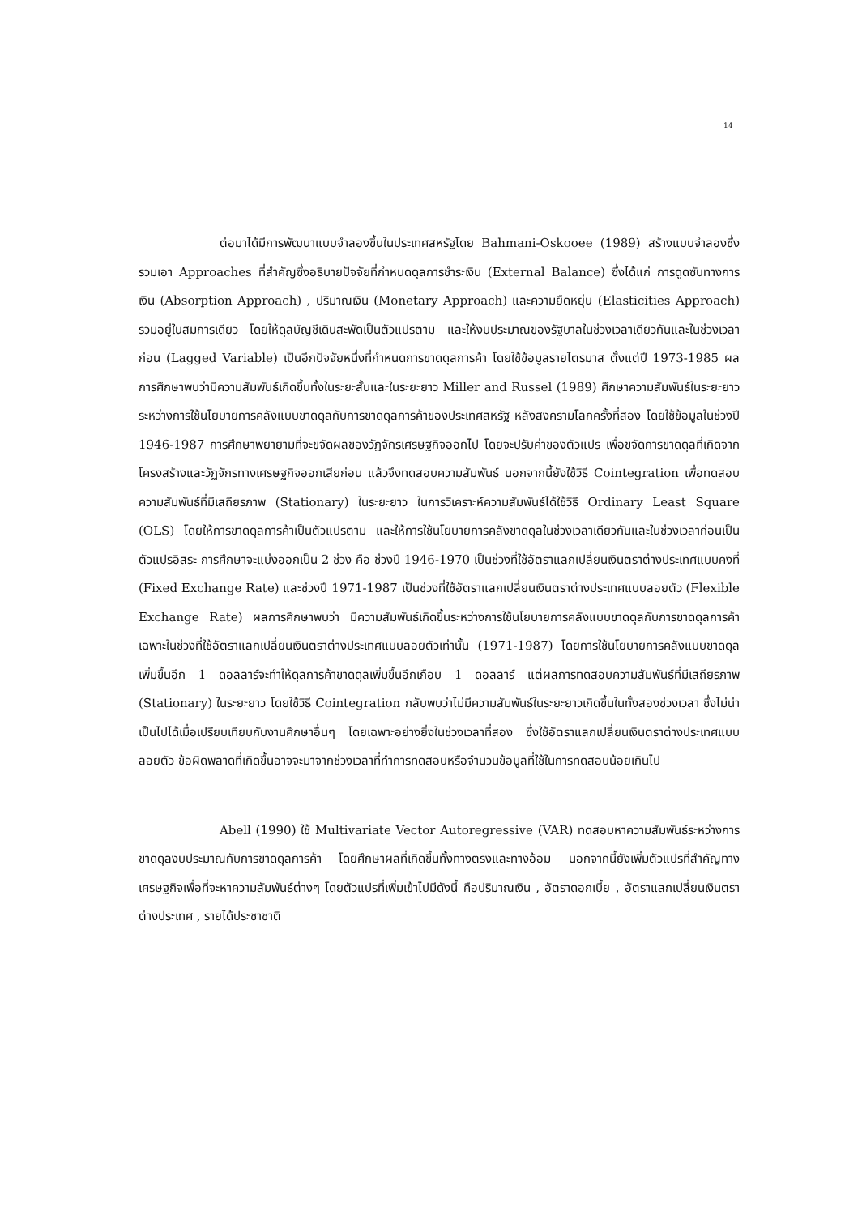14
ต่อมาได้มีการพัฒนาแบบจำลองขึ้นในประเทศสหรัฐโดย Bahmani-Oskooee (1989) สร้างแบบจำลองซึ่งรวมเอา Approaches ที่สำคัญซึ่งอธิบายปัจจัยที่กำหนดดุลการชำระเงิน (External Balance) ซึ่งได้แก่ การดูดซับทางการเงิน (Absorption Approach) , ปริมาณเงิน (Monetary Approach) และความยืดหยุ่น (Elasticities Approach) รวมอยู่ในสมการเดียว โดยให้ดุลบัญชีเดินสะพัดเป็นตัวแปรตาม และให้งบประมาณของรัฐบาลในช่วงเวลาเดียวกันและในช่วงเวลาก่อน (Lagged Variable) เป็นอีกปัจจัยหนึ่งที่กำหนดการขาดดุลการค้า โดยใช้ข้อมูลรายไตรมาส ตั้งแต่ปี 1973-1985 ผลการศึกษาพบว่ามีความสัมพันธ์เกิดขึ้นทั้งในระยะสั้นและในระยะยาว Miller and Russel (1989) ศึกษาความสัมพันธ์ในระยะยาวระหว่างการใช้นโยบายการคลังแบบขาดดุลกับการขาดดุลการค้าของประเทศสหรัฐ หลังสงครามโลกครั้งที่สอง โดยใช้ข้อมูลในช่วงปี 1946-1987 การศึกษาพยายามที่จะขจัดผลของวัฏจักรเศรษฐกิจออกไป โดยจะปรับค่าของตัวแปร เพื่อขจัดการขาดดุลที่เกิดจากโครงสร้างและวัฏจักรทางเศรษฐกิจออกเสียก่อน แล้วจึงทดสอบความสัมพันธ์ นอกจากนี้ยังใช้วิธี Cointegration เพื่อทดสอบความสัมพันธ์ที่มีเสถียรภาพ (Stationary) ในระยะยาว ในการวิเคราะห์ความสัมพันธ์ได้ใช้วิธี Ordinary Least Square (OLS) โดยให้การขาดดุลการค้าเป็นตัวแปรตาม และให้การใช้นโยบายการคลังขาดดุลในช่วงเวลาเดียวกันและในช่วงเวลาก่อนเป็นตัวแปรอิสระ การศึกษาจะแบ่งออกเป็น 2 ช่วง คือ ช่วงปี 1946-1970 เป็นช่วงที่ใช้อัตราแลกเปลี่ยนเงินตราต่างประเทศแบบคงที่ (Fixed Exchange Rate) และช่วงปี 1971-1987 เป็นช่วงที่ใช้อัตราแลกเปลี่ยนเงินตราต่างประเทศแบบลอยตัว (Flexible Exchange Rate) ผลการศึกษาพบว่า มีความสัมพันธ์เกิดขึ้นระหว่างการใช้นโยบายการคลังแบบขาดดุลกับการขาดดุลการค้า เฉพาะในช่วงที่ใช้อัตราแลกเปลี่ยนเงินตราต่างประเทศแบบลอยตัวเท่านั้น (1971-1987) โดยการใช้นโยบายการคลังแบบขาดดุลเพิ่มขึ้นอีก 1 ดอลลาร์จะทำให้ดุลการค้าขาดดุลเพิ่มขึ้นอีกเกือบ 1 ดอลลาร์ แต่ผลการทดสอบความสัมพันธ์ที่มีเสถียรภาพ (Stationary) ในระยะยาว โดยใช้วิธี Cointegration กลับพบว่าไม่มีความสัมพันธ์ในระยะยาวเกิดขึ้นในทั้งสองช่วงเวลา ซึ่งไม่น่าเป็นไปได้เมื่อเปรียบเทียบกับงานศึกษาอื่นๆ โดยเฉพาะอย่างยิ่งในช่วงเวลาที่สอง ซึ่งใช้อัตราแลกเปลี่ยนเงินตราต่างประเทศแบบลอยตัว ข้อผิดพลาดที่เกิดขึ้นอาจจะมาจากช่วงเวลาที่ทำการทดสอบหรือจำนวนข้อมูลที่ใช้ในการทดสอบน้อยเกินไป
Abell (1990) ใช้ Multivariate Vector Autoregressive (VAR) ทดสอบหาความสัมพันธ์ระหว่างการขาดดุลงบประมาณกับการขาดดุลการค้า โดยศึกษาผลที่เกิดขึ้นทั้งทางตรงและทางอ้อม นอกจากนี้ยังเพิ่มตัวแปรที่สำคัญทางเศรษฐกิจเพื่อที่จะหาความสัมพันธ์ต่างๆ โดยตัวแปรที่เพิ่มเข้าไปมีดังนี้ คือปริมาณเงิน , อัตราดอกเบี้ย , อัตราแลกเปลี่ยนเงินตราต่างประเทศ , รายได้ประชาชาติ